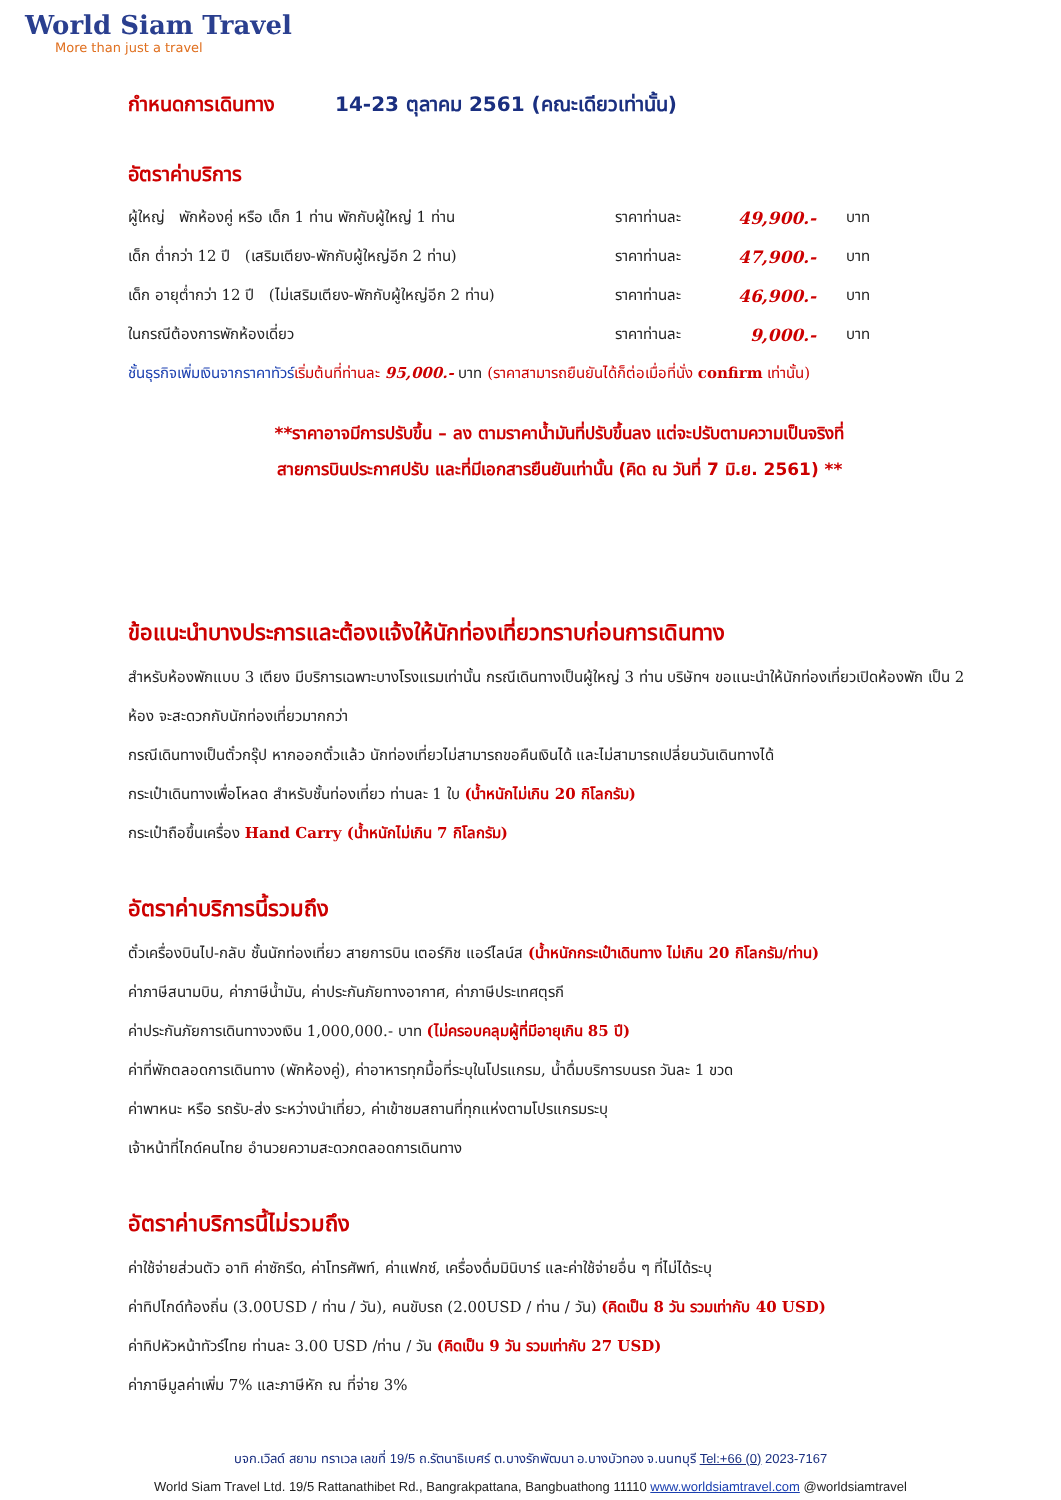World Siam Travel
More than just a travel
กำหนดการเดินทาง 14-23 ตุลาคม 2561 (คณะเดียวเท่านั้น)
อัตราค่าบริการ
| ผู้ใหญ่ พักห้องคู่ หรือ เด็ก 1 ท่าน พักกับผู้ใหญ่ 1 ท่าน | ราคาท่านละ | 49,900.- | บาท |
| เด็ก ต่ำกว่า 12 ปี (เสริมเตียง-พักกับผู้ใหญ่อีก 2 ท่าน) | ราคาท่านละ | 47,900.- | บาท |
| เด็ก อายุต่ำกว่า 12 ปี (ไม่เสริมเตียง-พักกับผู้ใหญ่อีก 2 ท่าน) | ราคาท่านละ | 46,900.- | บาท |
| ในกรณีต้องการพักห้องเดี่ยว | ราคาท่านละ | 9,000.- | บาท |
ชั้นธุรกิจเพิ่มเงินจากราคาทัวร์เริ่มต้นที่ท่านละ 95,000.- บาท (ราคาสามารถยืนยันได้ก็ต่อเมื่อที่นั่ง confirm เท่านั้น)
**ราคาอาจมีการปรับขึ้น – ลง ตามราคาน้ำมันที่ปรับขึ้นลง แต่จะปรับตามความเป็นจริงที่
สายการบินประกาศปรับ และที่มีเอกสารยืนยันเท่านั้น (คิด ณ วันที่ 7 มิ.ย. 2561) **
ข้อแนะนำบางประการและต้องแจ้งให้นักท่องเที่ยวทราบก่อนการเดินทาง
สำหรับห้องพักแบบ 3 เตียง มีบริการเฉพาะบางโรงแรมเท่านั้น กรณีเดินทางเป็นผู้ใหญ่ 3 ท่าน บริษัทฯ ขอแนะนำให้นักท่องเที่ยวเปิดห้องพัก เป็น 2 ห้อง จะสะดวกกับนักท่องเที่ยวมากกว่า
กรณีเดินทางเป็นตั๋วกรุ๊ป หากออกตั๋วแล้ว นักท่องเที่ยวไม่สามารถขอคืนเงินได้ และไม่สามารถเปลี่ยนวันเดินทางได้
กระเป๋าเดินทางเพื่อโหลด สำหรับชั้นท่องเที่ยว ท่านละ 1 ใบ (น้ำหนักไม่เกิน 20 กิโลกรัม)
กระเป๋าถือขึ้นเครื่อง Hand Carry (น้ำหนักไม่เกิน 7 กิโลกรัม)
อัตราค่าบริการนี้รวมถึง
ตั๋วเครื่องบินไป-กลับ ชั้นนักท่องเที่ยว สายการบิน เตอร์กิช แอร์ไลน์ส (น้ำหนักกระเป๋าเดินทาง ไม่เกิน 20 กิโลกรัม/ท่าน)
ค่าภาษีสนามบิน, ค่าภาษีน้ำมัน, ค่าประกันภัยทางอากาศ, ค่าภาษีประเทศตุรกี
ค่าประกันภัยการเดินทางวงเงิน 1,000,000.- บาท (ไม่ครอบคลุมผู้ที่มีอายุเกิน 85 ปี)
ค่าที่พักตลอดการเดินทาง (พักห้องคู่), ค่าอาหารทุกมื้อที่ระบุในโปรแกรม, น้ำดื่มบริการบนรถ วันละ 1 ขวด
ค่าพาหนะ หรือ รถรับ-ส่ง ระหว่างนำเที่ยว, ค่าเข้าชมสถานที่ทุกแห่งตามโปรแกรมระบุ
เจ้าหน้าที่ไกด์คนไทย อำนวยความสะดวกตลอดการเดินทาง
อัตราค่าบริการนี้ไม่รวมถึง
ค่าใช้จ่ายส่วนตัว อาทิ ค่าซักรีด, ค่าโทรศัพท์, ค่าแฟกซ์, เครื่องดื่มมินิบาร์ และค่าใช้จ่ายอื่น ๆ ที่ไม่ได้ระบุ
ค่าทิปไกด์ท้องถิ่น (3.00USD / ท่าน / วัน), คนขับรถ (2.00USD / ท่าน / วัน) (คิดเป็น 8 วัน รวมเท่ากับ 40 USD)
ค่าทิปหัวหน้าทัวร์ไทย ท่านละ 3.00 USD /ท่าน / วัน (คิดเป็น 9 วัน รวมเท่ากับ 27 USD)
ค่าภาษีมูลค่าเพิ่ม 7% และภาษีหัก ณ ที่จ่าย 3%
บจก.เวิลด์ สยาม ทราเวล เลขที่ 19/5 ถ.รัตนาธิเบศร์ ต.บางรักพัฒนา อ.บางบัวทอง จ.นนทบุรี Tel:+66 (0) 2023-7167
World Siam Travel Ltd. 19/5 Rattanathibet Rd., Bangrakpattana, Bangbuathong 11110 www.worldsiamtravel.com @worldsiamtravel